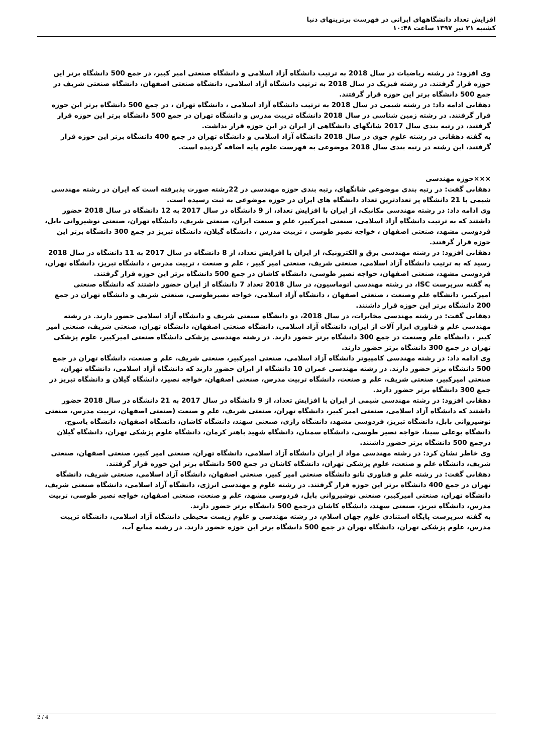افزایش تعداد دانشگاههای ایرانی در فهرست برترینهای دنیا
کشنبه ۳۱ تیر ۱۳۹۷ ساعت ۱۰:۴۸
وی افزود: در رشته ریاضیات در سال 2018 به ترتیب دانشگاه آزاد اسلامی و دانشگاه صنعتی امیر کبیر، در جمع 500 دانشگاه برتر این حوزه قرار گرفتند. در رشته فیزیک در سال 2018 به ترتیب دانشگاه آزاد اسلامی، دانشگاه صنعتی اصفهان، دانشگاه صنعتی شریف در جمع 500 دانشگاه برتر این حوزه قرار گرفتند.
دهقانی ادامه داد: در رشته شیمی در سال 2018 به ترتیب دانشگاه آزاد اسلامی ، دانشگاه تهران ، در جمع 500 دانشگاه برتر این حوزه قرار گرفتند. در رشته زمین شناسی در سال 2018 دانشگاه تربیت مدرس و دانشگاه تهران در جمع 500 دانشگاه برتر این حوزه قرار گرفتند، در رتبه بندی سال 2017 شانگهای دانشگاهی از ایران در این حوزه قرار نداشت.
به گفته دهقانی در رشته علوم جوی در سال 2018 دانشگاه آزاد اسلامی و دانشگاه تهران در جمع 400 دانشگاه برتر این حوزه قرار گرفتند، این رشته در رتبه بندی سال 2018 موضوعی به فهرست علوم پایه اضافه گردیده است.
×××حوزه مهندسی
دهقانی گفت: در رتبه بندی موضوعی شانگهای، رتبه بندی حوزه مهندسی در 22رشته صورت پذیرفته است که ایران در رشته مهندسی شیمی با 21 دانشگاه پر تعدادترین تعداد دانشگاه های ایران در حوزه موضوعی به ثبت رسیده است.
وی ادامه داد: در رشته مهندسی مکانیک، از ایران با افزایش تعداد، از 9 دانشگاه در سال 2017 به 12 دانشگاه در سال 2018 حضور داشتند که به ترتیب دانشگاه آزاد اسلامی، صنعتی امیرکبیر، علم و صنعت ایران، صنعتی شریف، دانشگاه تهران، صنعتی نوشیروانی بابل، فردوسی مشهد، صنعتی اصفهان ، خواجه نصیر طوسی ، تربیت مدرس ، دانشگاه گیلان، دانشگاه تبریز در جمع 300 دانشگاه برتر این حوزه قرار گرفتند.
دهقانی افزود: در رشته مهندسی برق و الکترونیک، از ایران با افزایش تعداد، از 8 دانشگاه در سال 2017 به 11 دانشگاه در سال 2018 رسید که به ترتیب دانشگاه آزاد اسلامی، صنعتی شریف، صنعتی امیر کبیر ، علم و صنعت ، تربیت مدرس ، دانشگاه تبریز، دانشگاه تهران، فردوسی مشهد، صنعتی اصفهان، خواجه نصیر طوسی، دانشگاه کاشان در جمع 500 دانشگاه برتر این حوزه قرار گرفتند.
به گفته سرپرست ISC، در رشته مهندسی اتوماسیون، در سال 2018 تعداد 7 دانشگاه از ایران حضور داشتند که دانشگاه صنعتی امیرکبیر، دانشگاه علم وصنعت ، صنعتی اصفهان ، دانشگاه آزاد اسلامی، خواجه نصیرطوسی، صنعتی شریف و دانشگاه تهران در جمع 200 دانشگاه برتر این حوزه قرار داشتند.
دهقانی گفت: در رشته مهندسی مخابرات، در سال 2018، دو دانشگاه صنعتی شریف و دانشگاه آزاد اسلامی حضور دارند. در رشته مهندسی علم و فناوری ابزار آلات از ایران، دانشگاه آزاد اسلامی، دانشگاه صنعتی اصفهان، دانشگاه تهران، صنعتی شریف، صنعتی امیر کبیر ، دانشگاه علم وصنعت در جمع 300 دانشگاه برتر حضور دارند. در رشته مهندسی پزشکی دانشگاه صنعتی امیرکبیر، علوم پزشکی تهران در جمع 300 دانشگاه برتر حضور دارند.
وی ادامه داد: در رشته مهندسی کامپیوتر دانشگاه آزاد اسلامی، صنعتی امیرکبیر، صنعتی شریف، علم و صنعت، دانشگاه تهران در جمع 500 دانشگاه برتر حضور دارند. در رشته مهندسی عمران 10 دانشگاه از ایران حضور دارند که دانشگاه آزاد اسلامی، دانشگاه تهران، صنعتی امیرکبیر، صنعتی شریف، علم و صنعت، دانشگاه تربیت مدرس، صنعتی اصفهان، خواجه نصیر، دانشگاه گیلان و دانشگاه تبریز در جمع 300 دانشگاه برتر حضور دارند.
دهقانی افزود: در رشته مهندسی شیمی از ایران با افزایش تعداد، از 9 دانشگاه در سال 2017 به 21 دانشگاه در سال 2018 حضور داشتند که دانشگاه آزاد اسلامی، صنعتی امیر کبیر، دانشگاه تهران، صنعتی شریف، علم و صنعت (صنعتی اصفهان، تربیت مدرس، صنعتی نوشیروانی بابل، دانشگاه تبریز، فردوسی مشهد، دانشگاه رازی، صنعتی سهند، دانشگاه کاشان، دانشگاه اصفهان، دانشگاه یاسوج، دانشگاه بوعلی سینا، خواجه نصیر طوسی، دانشگاه سمنان، دانشگاه شهید باهنر کرمان، دانشگاه علوم پزشکی تهران، دانشگاه گیلان درجمع 500 دانشگاه برتر حضور داشتند.
وی خاطر نشان کرد: در رشته مهندسی مواد از ایران دانشگاه آزاد اسلامی، دانشگاه تهران، صنعتی امیر کبیر، صنعتی اصفهان، صنعتی شریف، دانشگاه علم و صنعت، علوم پزشکی تهران، دانشگاه کاشان در جمع 500 دانشگاه برتر این حوزه قرار گرفتند.
دهقانی گفت: در رشته علم و فناوری نانو دانشگاه صنعتی امیر کبیر، صنعتی اصفهان، دانشگاه آزاد اسلامی، صنعتی شریف، دانشگاه تهران در جمع 400 دانشگاه برتر این حوزه قرار گرفتند. در رشته علوم و مهندسی انرژی، دانشگاه آزاد اسلامی، دانشگاه صنعتی شریف، دانشگاه تهران، صنعتی امیرکبیر، صنعتی نوشیروانی بابل، فردوسی مشهد، علم و صنعت، صنعتی اصفهان، خواجه نصیر طوسی، تربیت مدرس، دانشگاه تبریز، صنعتی سهند، دانشگاه کاشان درجمع 500 دانشگاه برتر حضور دارند.
به گفته سرپرست پایگاه استنادی علوم جهان اسلام، در رشته مهندسی و علوم زیست محیطی دانشگاه آزاد اسلامی، دانشگاه تربیت مدرس، علوم پزشکی تهران، دانشگاه تهران در جمع 500 دانشگاه برتر این حوزه حضور دارند. در رشته منابع آب،
2 / 4